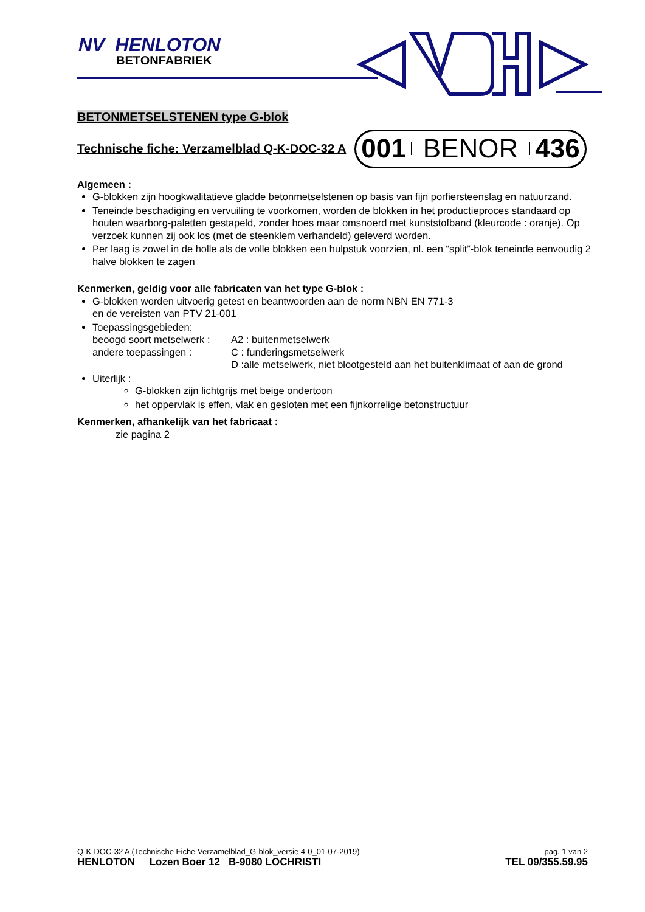NV HENLOTON
BETONFABRIEK
BETONMETSELSTENEN type G-blok
Technische fiche: Verzamelblad Q-K-DOC-32 A
001 BENOR 436
Algemeen :
G-blokken zijn hoogkwalitatieve gladde betonmetselstenen op basis van fijn porfiersteenslag en natuurzand.
Teneinde beschadiging en vervuiling te voorkomen, worden de blokken in het productieproces standaard op houten waarborg-paletten gestapeld, zonder hoes maar omsnoerd met kunststofband (kleurcode : oranje). Op verzoek kunnen zij ook los (met de steenklem verhandeld) geleverd worden.
Per laag is zowel in de holle als de volle blokken een hulpstuk voorzien, nl. een “split”-blok teneinde eenvoudig 2 halve blokken te zagen
Kenmerken, geldig voor alle fabricaten van het type G-blok :
G-blokken worden uitvoerig getest en beantwoorden aan de norm NBN EN 771-3
en de vereisten van PTV 21-001
Toepassingsgebieden:
beoogd soort metselwerk :
A2 : buitenmetselwerk
andere toepassingen :
C : funderingsmetselwerk
D :alle metselwerk, niet blootgesteld aan het buitenklimaat of aan de grond
Uiterlijk :
G-blokken zijn lichtgrijs met beige ondertoon
het oppervlak is effen, vlak en gesloten met een fijnkorrelige betonstructuur
Kenmerken, afhankelijk van het fabricaat :
zie pagina 2
Q-K-DOC-32 A (Technische Fiche Verzamelblad_G-blok_versie 4-0_01-07-2019) pag. 1 van 2
HENLOTON Lozen Boer 12 B-9080 LOCHRISTI TEL 09/355.59.95